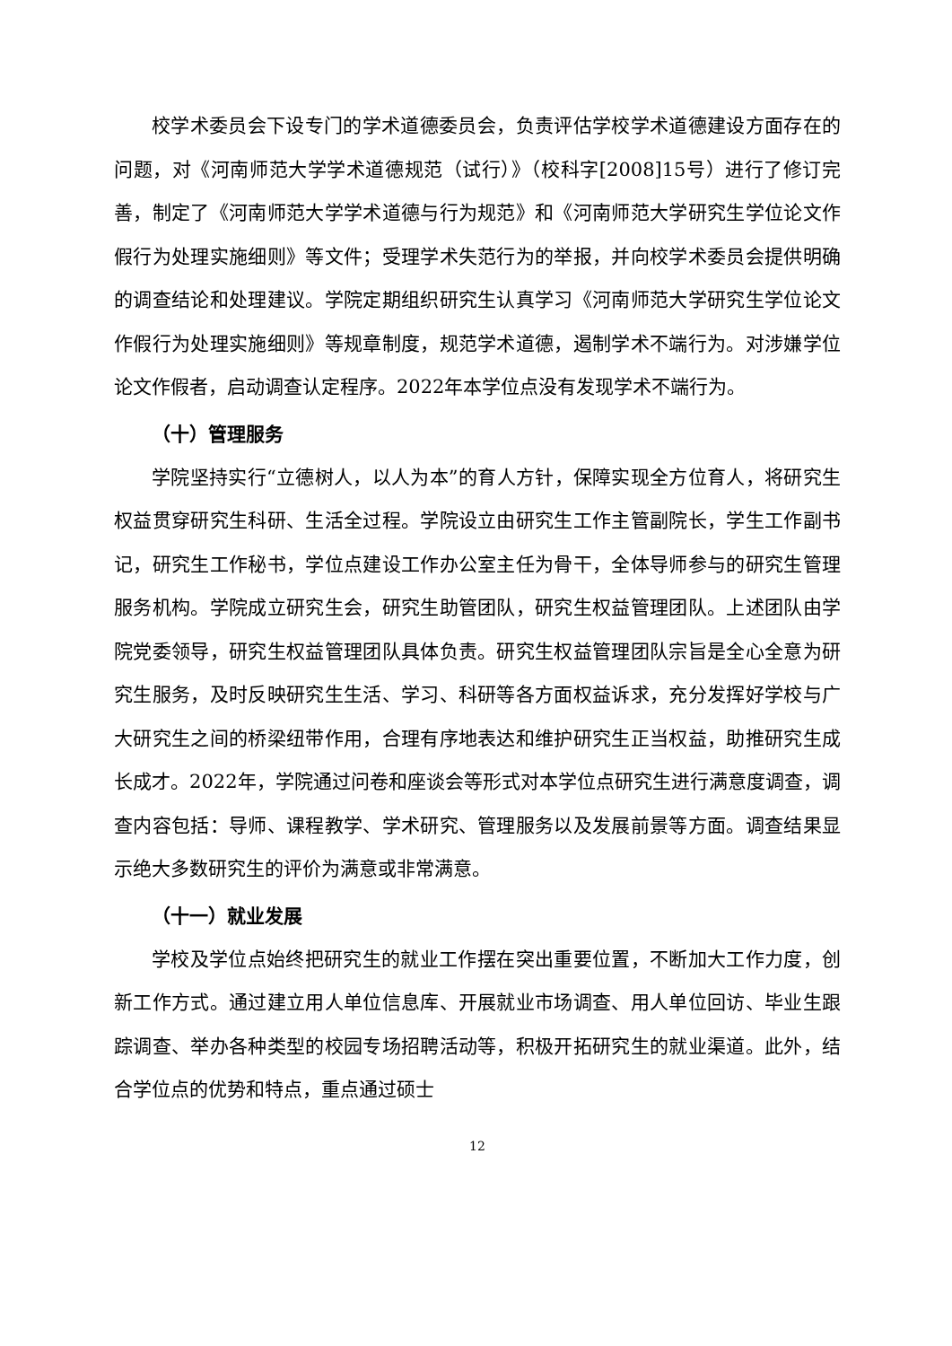校学术委员会下设专门的学术道德委员会，负责评估学校学术道德建设方面存在的问题，对《河南师范大学学术道德规范（试行）》（校科字[2008]15号）进行了修订完善，制定了《河南师范大学学术道德与行为规范》和《河南师范大学研究生学位论文作假行为处理实施细则》等文件；受理学术失范行为的举报，并向校学术委员会提供明确的调查结论和处理建议。学院定期组织研究生认真学习《河南师范大学研究生学位论文作假行为处理实施细则》等规章制度，规范学术道德，遏制学术不端行为。对涉嫌学位论文作假者，启动调查认定程序。2022年本学位点没有发现学术不端行为。
（十）管理服务
学院坚持实行“立德树人，以人为本”的育人方针，保障实现全方位育人，将研究生权益贯穿研究生科研、生活全过程。学院设立由研究生工作主管副院长，学生工作副书记，研究生工作秘书，学位点建设工作办公室主任为骨干，全体导师参与的研究生管理服务机构。学院成立研究生会，研究生助管团队，研究生权益管理团队。上述团队由学院党委领导，研究生权益管理团队具体负责。研究生权益管理团队宗旨是全心全意为研究生服务，及时反映研究生生活、学习、科研等各方面权益诉求，充分发挥好学校与广大研究生之间的桥梁纽带作用，合理有序地表达和维护研究生正当权益，助推研究生成长成才。2022年，学院通过问卷和座谈会等形式对本学位点研究生进行满意度调查，调查内容包括：导师、课程教学、学术研究、管理服务以及发展前景等方面。调查结果显示绝大多数研究生的评价为满意或非常满意。
（十一）就业发展
学校及学位点始终把研究生的就业工作摆在突出重要位置，不断加大工作力度，创新工作方式。通过建立用人单位信息库、开展就业市场调查、用人单位回访、毕业生跟踪调查、举办各种类型的校园专场招聘活动等，积极开拓研究生的就业渠道。此外，结合学位点的优势和特点，重点通过硕士
12